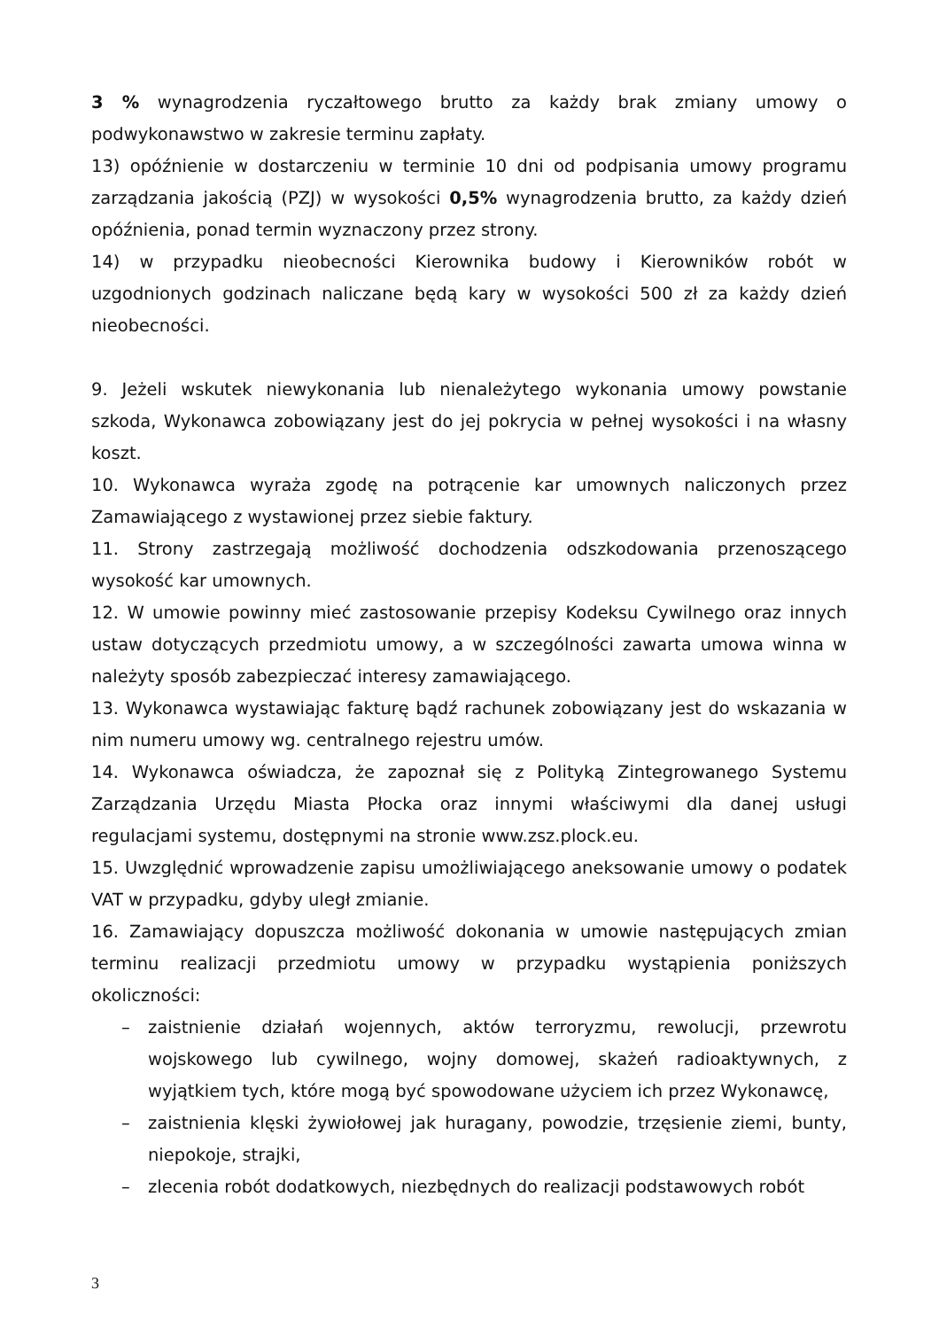3 % wynagrodzenia ryczałtowego brutto za każdy brak zmiany umowy o podwykonawstwo w zakresie terminu zapłaty.
13) opóźnienie w dostarczeniu w terminie 10 dni od podpisania umowy programu zarządzania jakością (PZJ) w wysokości 0,5% wynagrodzenia brutto, za każdy dzień opóźnienia, ponad termin wyznaczony przez strony.
14) w przypadku nieobecności Kierownika budowy i Kierowników robót w uzgodnionych godzinach naliczane będą kary w wysokości 500 zł za każdy dzień nieobecności.
9. Jeżeli wskutek niewykonania lub nienależytego wykonania umowy powstanie szkoda, Wykonawca zobowiązany jest do jej pokrycia w pełnej wysokości i na własny koszt.
10. Wykonawca wyraża zgodę na potrącenie kar umownych naliczonych przez Zamawiającego z wystawionej przez siebie faktury.
11. Strony zastrzegają możliwość dochodzenia odszkodowania przenoszącego wysokość kar umownych.
12. W umowie powinny mieć zastosowanie przepisy Kodeksu Cywilnego oraz innych ustaw dotyczących przedmiotu umowy, a w szczególności zawarta umowa winna w należyty sposób zabezpieczać interesy zamawiającego.
13. Wykonawca wystawiając fakturę bądź rachunek zobowiązany jest do wskazania w nim numeru umowy wg. centralnego rejestru umów.
14. Wykonawca oświadcza, że zapoznał się z Polityką Zintegrowanego Systemu Zarządzania Urzędu Miasta Płocka oraz innymi właściwymi dla danej usługi regulacjami systemu, dostępnymi na stronie www.zsz.plock.eu.
15. Uwzględnić wprowadzenie zapisu umożliwiającego aneksowanie umowy o podatek VAT w przypadku, gdyby uległ zmianie.
16. Zamawiający dopuszcza możliwość dokonania w umowie następujących zmian terminu realizacji przedmiotu umowy w przypadku wystąpienia poniższych okoliczności:
– zaistnienie działań wojennych, aktów terroryzmu, rewolucji, przewrotu wojskowego lub cywilnego, wojny domowej, skażeń radioaktywnych, z wyjątkiem tych, które mogą być spowodowane użyciem ich przez Wykonawcę,
– zaistnienia klęski żywiołowej jak huragany, powodzie, trzęsienie ziemi, bunty, niepokoje, strajki,
– zlecenia robót dodatkowych, niezbędnych do realizacji podstawowych robót
3